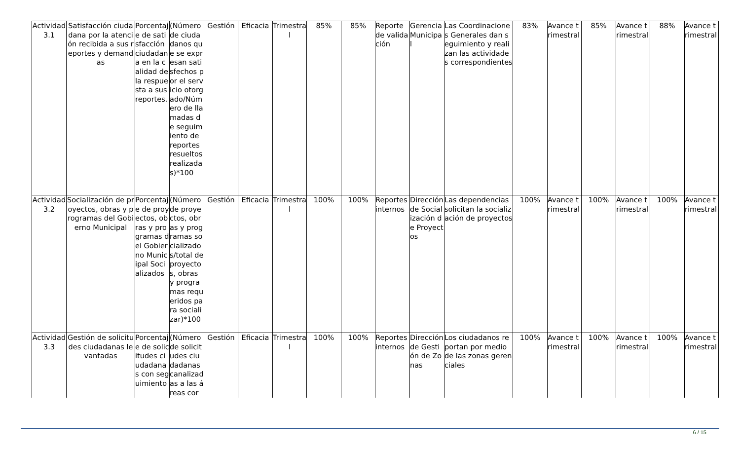| Actividad 3.1 | Satisfacción ciudadana por la atención recibida a sus reportes y demandas | Porcentaje de satisfacción ciudadana en la calidad de la respuesta a sus reportes. | (Número de ciudadanos que se expresan satisfechos por el servicio otorgado/Número de llamadas de seguimiento de reportes resueltos realizadas)*100 | Gestión | Eficacia | Trimestral | 85% | 85% | Reporte de validación | Gerencia Municipal | Las Coordinaciones Generales dan seguimiento y realizan las actividades correspondientes | 83% | Avance trimestral | 85% | Avance trimestral | 88% | Avance trimestral |
| Actividad 3.2 | Socialización de proyectos, obras y programas del Gobierno Municipal | Porcentaje de proyectos, obras y programas del Gobierno Municipal Socializados | (Número de proyectos, obras y programas socializados/total de proyectos, obras y programas requeridos para socializar)*100 | Gestión | Eficacia | Trimestral | 100% | 100% | Reportes internos | Dirección de Socialización de Proyectos | Las dependencias solicitan la socialización de proyectos | 100% | Avance trimestral | 100% | Avance trimestral | 100% | Avance trimestral |
| Actividad 3.3 | Gestión de solicitudes ciudadanas levantadas | Porcentaje de solicitudes ciudadanas con seguimiento | (Número de solicitudes ciudadanas canalizadas a las áreas cor | Gestión | Eficacia | Trimestral | 100% | 100% | Reportes internos | Dirección de Gestión de Zonas | Los ciudadanos reportan por medio de las zonas gerenciales | 100% | Avance trimestral | 100% | Avance trimestral | 100% | Avance trimestral |
6 / 15